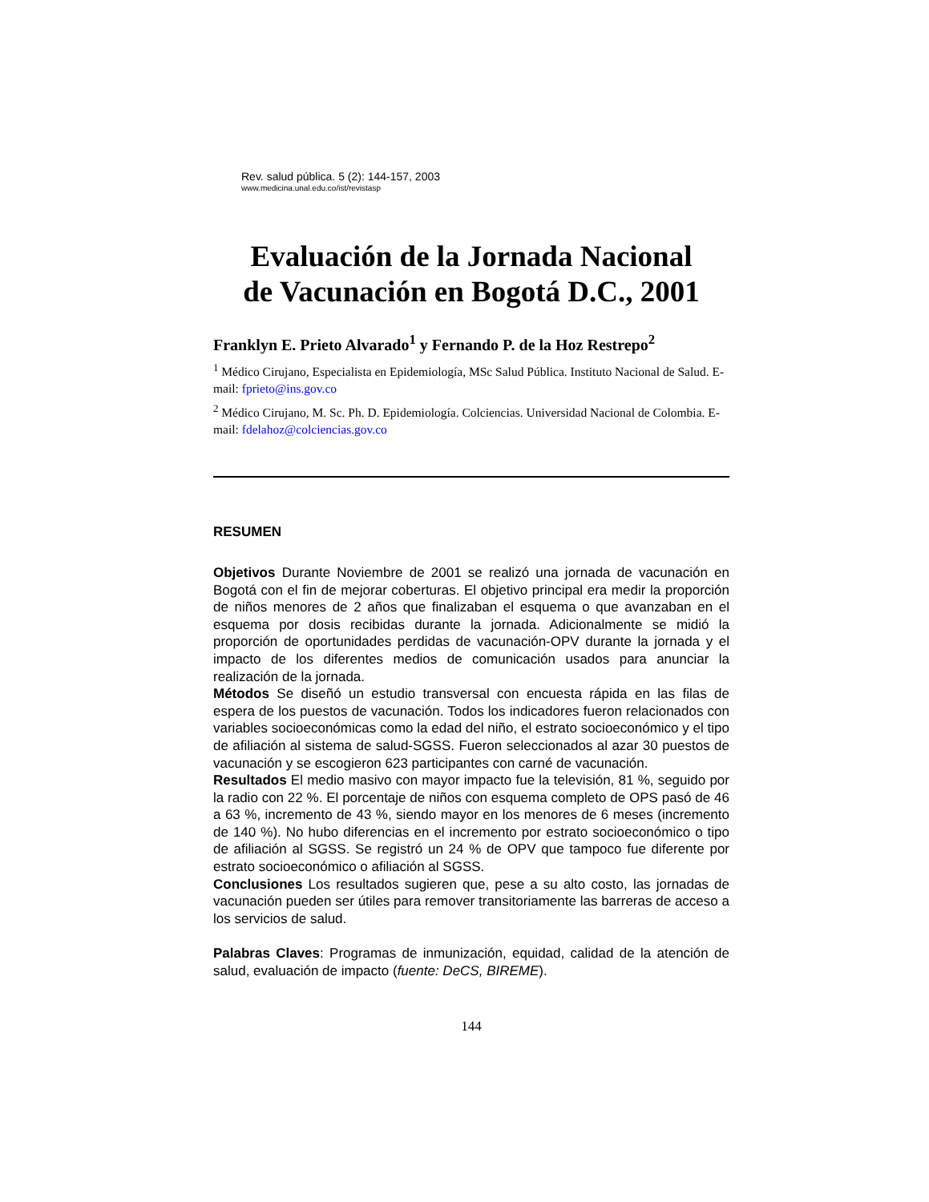Rev. salud pública. 5 (2): 144-157, 2003
www.medicina.unal.edu.co/ist/revistasp
Evaluación de la Jornada Nacional
de Vacunación en Bogotá D.C., 2001
Franklyn E. Prieto Alvarado<sup>1</sup> y Fernando P. de la Hoz Restrepo<sup>2</sup>
<sup>1</sup> Médico Cirujano, Especialista en Epidemiología, MSc Salud Pública. Instituto Nacional de Salud. E-mail: fprieto@ins.gov.co
<sup>2</sup> Médico Cirujano, M. Sc. Ph. D. Epidemiología. Colciencias. Universidad Nacional de Colombia. E-mail: fdelahoz@colciencias.gov.co
RESUMEN
Objetivos Durante Noviembre de 2001 se realizó una jornada de vacunación en Bogotá con el fin de mejorar coberturas. El objetivo principal era medir la proporción de niños menores de 2 años que finalizaban el esquema o que avanzaban en el esquema por dosis recibidas durante la jornada. Adicionalmente se midió la proporción de oportunidades perdidas de vacunación-OPV durante la jornada y el impacto de los diferentes medios de comunicación usados para anunciar la realización de la jornada.
Métodos Se diseñó un estudio transversal con encuesta rápida en las filas de espera de los puestos de vacunación. Todos los indicadores fueron relacionados con variables socioeconómicas como la edad del niño, el estrato socioeconómico y el tipo de afiliación al sistema de salud-SGSS. Fueron seleccionados al azar 30 puestos de vacunación y se escogieron 623 participantes con carné de vacunación.
Resultados El medio masivo con mayor impacto fue la televisión, 81 %, seguido por la radio con 22 %. El porcentaje de niños con esquema completo de OPS pasó de 46 a 63 %, incremento de 43 %, siendo mayor en los menores de 6 meses (incremento de 140 %). No hubo diferencias en el incremento por estrato socioeconómico o tipo de afiliación al SGSS. Se registró un 24 % de OPV que tampoco fue diferente por estrato socioeconómico o afiliación al SGSS.
Conclusiones Los resultados sugieren que, pese a su alto costo, las jornadas de vacunación pueden ser útiles para remover transitoriamente las barreras de acceso a los servicios de salud.
Palabras Claves: Programas de inmunización, equidad, calidad de la atención de salud, evaluación de impacto (fuente: DeCS, BIREME).
144